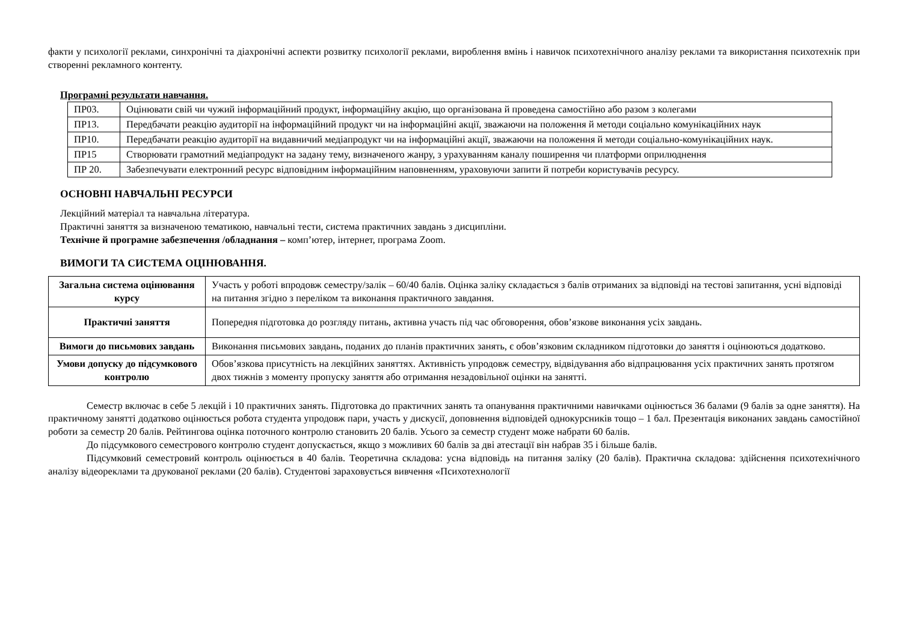факти у психології реклами, синхронічні та діахронічні аспекти розвитку психології реклами, вироблення вмінь і навичок психотехнічного аналізу реклами та використання психотехнік при створенні рекламного контенту.
Програмні результати навчання.
| ПР03. | Оцінювати свій чи чужий інформаційний продукт, інформаційну акцію, що організована й проведена самостійно або разом з колегами |
| ПР13. | Передбачати реакцію аудиторії на інформаційний продукт чи на інформаційні акції, зважаючи на положення й методи соціально комунікаційних наук |
| ПР10. | Передбачати реакцію аудиторії на видавничий медіапродукт чи на інформаційні акції, зважаючи на положення й методи соціально-комунікаційних наук. |
| ПР15 | Створювати грамотний медіапродукт на задану тему, визначеного жанру, з урахуванням каналу поширення чи платформи оприлюднення |
| ПР 20. | Забезпечувати електронний ресурс відповідним інформаційним наповненням, ураховуючи запити й потреби користувачів ресурсу. |
ОСНОВНІ НАВЧАЛЬНІ РЕСУРСИ
Лекційний матеріал та навчальна література.
Практичні заняття за визначеною тематикою, навчальні тести, система практичних завдань з дисципліни.
Технічне й програмне забезпечення /обладнання – комп’ютер, інтернет, програма Zoom.
ВИМОГИ ТА СИСТЕМА ОЦІНЮВАННЯ.
| Загальна система оцінювання курсу | Участь у роботі впродовж семестру/залік – 60/40 балів. Оцінка заліку складається з балів отриманих за відповіді на тестові запитання, усні відповіді на питання згідно з переліком та виконання практичного завдання. |
| Практичні заняття | Попередня підготовка до розгляду питань, активна участь під час обговорення, обов’язкове виконання усіх завдань. |
| Вимоги до письмових завдань | Виконання письмових завдань, поданих до планів практичних занять, є обов’язковим складником підготовки до заняття і оцінюються додатково. |
| Умови допуску до підсумкового контролю | Обов’язкова присутність на лекційних заняттях. Активність упродовж семестру, відвідування або відпрацювання усіх практичних занять протягом двох тижнів з моменту пропуску заняття або отримання незадовільної оцінки на занятті. |
Семестр включає в себе 5 лекцій і 10 практичних занять. Підготовка до практичних занять та опанування практичними навичками оцінюється 36 балами (9 балів за одне заняття). На практичному занятті додатково оцінюється робота студента упродовж пари, участь у дискусії, доповнення відповідей однокурсників тощо – 1 бал. Презентація виконаних завдань самостійної роботи за семестр 20 балів. Рейтингова оцінка поточного контролю становить 20 балів. Усього за семестр студент може набрати 60 балів.
До підсумкового семестрового контролю студент допускається, якщо з можливих 60 балів за дві атестації він набрав 35 і більше балів.
Підсумковий семестровий контроль оцінюється в 40 балів. Теоретична складова: усна відповідь на питання заліку (20 балів). Практична складова: здійснення психотехнічного аналізу відеореклами та друкованої реклами (20 балів). Студентові зараховується вивчення «Психотехнології